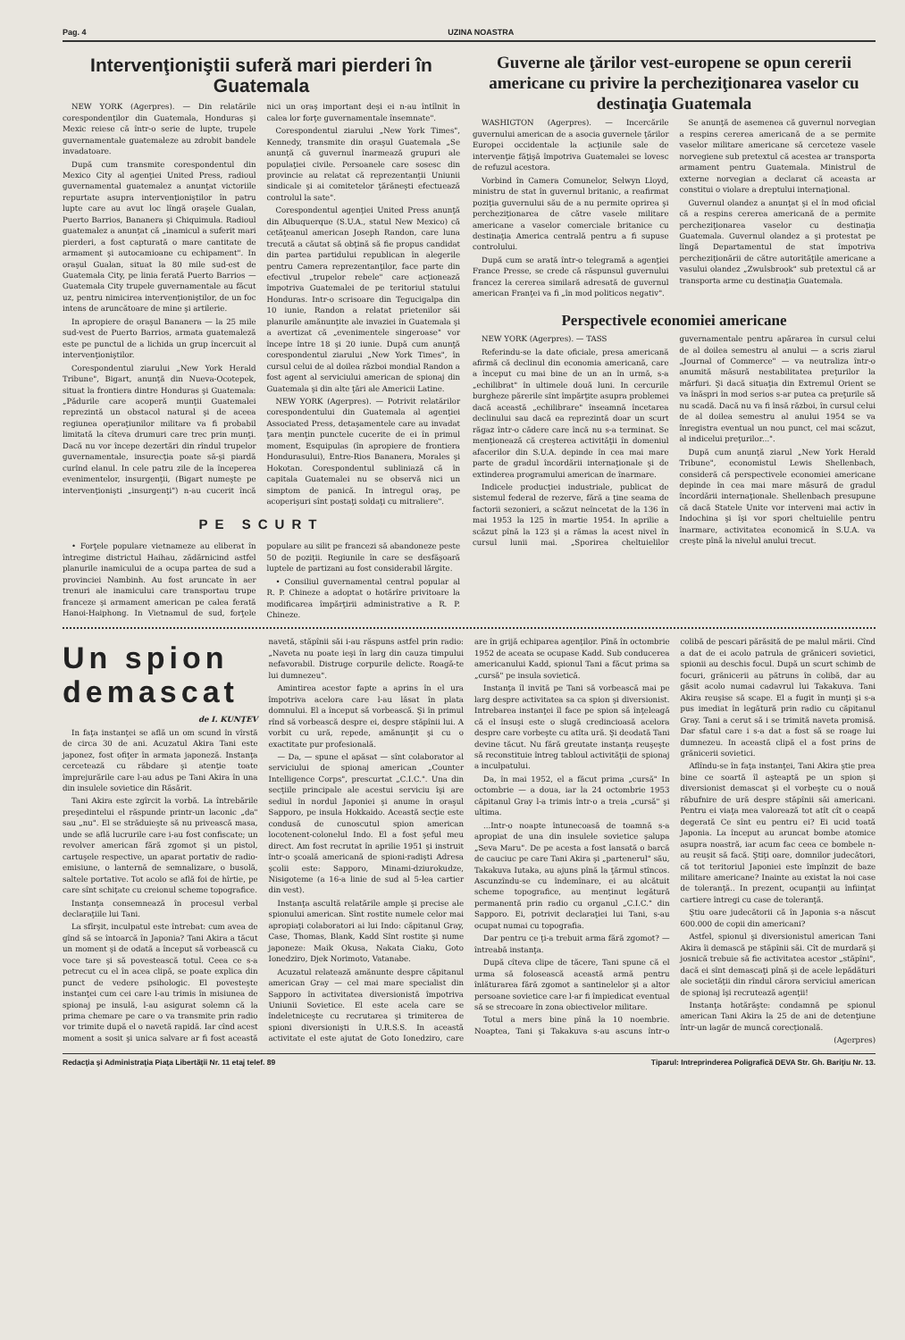Pag. 4 UZINA NOASTRA
Intervenţioniştii suferă mari pierderi în Guatemala
NEW YORK (Agerpres). — Din relatările corespondenţilor din Guatemala, Honduras şi Mexic reiese că într-o serie de lupte, trupele guvernamentale guatemaleze au zdrobit bandele invadatoare.
După cum transmite corespondentul din Mexico City al agenţiei United Press, radioul guvernamental guatemalez a anunţat victoriile repurtate asupra intervenţioniştilor în patru lupte care au avut loc lîngă oraşele Gualan, Puerto Barrios, Bananera şi Chiquimula. Radioul guatemalez a anunţat că „inamicul a suferit mari pierderi, a fost capturată o mare cantitate de armament şi autocamioane cu echipament". In oraşul Gualan, situat la 80 mile sud-est de Guatemala City, pe linia ferată Puerto Barrios — Guatemala City trupele guvernamentale au făcut uz, pentru nimicirea intervenţioniştilor, de un foc intens de aruncătoare de mine şi artilerie.
In apropiere de oraşul Bananera — la 25 mile sud-vest de Puerto Barrios, armata guatemaleză este pe punctul de a lichida un grup încercuit al intervenţioniştilor.
Corespondentul ziarului „New York Herald Tribune", Bigart, anunţă din Nueva-Ocotepek, situat la frontiera dintre Honduras şi Guatemala: „Pădurile care acoperă munţii Guatemalei reprezintă un obstacol natural şi de aceea regiunea operaţiunilor militare va fi probabil limitată la cîteva drumuri care trec prin munţi. Dacă nu vor începe dezertări din rîndul trupelor guvernamentale, insurecţia poate să-şi piardă curînd elanul. In cele patru zile de la începerea evenimentelor, insurgenţii, (Bigart numeşte pe intervenţionişti „insurgenţi") n-au cucerit încă nici un oraş important deşi ei n-au întîlnit în calea lor forţe guvernamentale însemnate".
Corespondentul ziarului „New York Times", Kennedy, transmite din oraşul Guatemala „Se anunţă că guvernul înarmează grupuri ale populaţiei civile. Persoanele care sosesc din provincie au relatat că reprezentanţii Uniunii sindicale şi ai comitetelor ţărăneşti efectuează controlul la sate".
Corespondentul agenţiei United Press anunţă din Albuquerque (S.U.A., statul New Mexico) că cetăţeanul american Joseph Randon, care luna trecută a căutat să obţină să fie propus candidat din partea partidului republican în alegerile pentru Camera reprezentanţilor, face parte din efectivul „trupelor rebele" care acţionează împotriva Guatemalei de pe teritoriul statului Honduras. Intr-o scrisoare din Tegucigalpa din 10 iunie, Randon a relatat prietenilor săi planurile amănunţite ale invaziei în Guatemala şi a avertizat că „evenimentele singeroase" vor începe între 18 şi 20 iunie. După cum anunţă corespondentul ziarului „New York Times", în cursul celui de al doilea război mondial Randon a fost agent al serviciului american de spionaj din Guatemala şi din alte ţări ale Americii Latine.
NEW YORK (Agerpres). — Potrivit relatărilor corespondentului din Guatemala al agenţiei Associated Press, detaşamentele care au invadat ţara menţin punctele cucerite de ei în primul moment, Esquipulas (în apropiere de frontiera Hondurasului), Entre-Rios Bananera, Morales şi Hokotan. Corespondentul subliniază că în capitala Guatemalei nu se observă nici un simptom de panică. In întregul oraş, pe acoperişuri sînt postaţi soldaţi cu mitraliere".
PE SCURT
• Forţele populare vietnameze au eliberat în întregime districtul Haihau, zădărnicind astfel planurile inamicului de a ocupa partea de sud a provinciei Nambinh. Au fost aruncate în aer trenuri ale inamicului care transportau trupe franceze şi armament american pe calea ferată Hanoi-Haiphong. In Vietnamul de sud, forţele populare au silit pe francezi să abandoneze peste 50 de poziţii. Regiunile în care se desfăşoară luptele de partizani au fost considerabil lărgite.
• Consiliul guvernamental central popular al R. P. Chineze a adoptat o hotărîre privitoare la modificarea împărţirii administrative a R. P. Chineze.
Guverne ale ţărilor vest-europene se opun cererii americane cu privire la percheziţionarea vaselor cu destinaţia Guatemala
WASHIGTON (Agerpres). — Incercările guvernului american de a asocia guvernele ţărilor Europei occidentale la acţiunile sale de intervenţie făţişă împotriva Guatemalei se lovesc de refuzul acestora.
Vorbind în Camera Comunelor, Selwyn Lloyd, ministru de stat în guvernul britanic, a reafirmat poziţia guvernului său de a nu permite oprirea şi percheziţionarea de către vasele militare americane a vaselor comerciale britanice cu destinaţia America centrală pentru a fi supuse controlului.
După cum se arată într-o telegramă a agenţiei France Presse, se crede că răspunsul guvernului francez la cererea similară adresată de guvernul american Franţei va fi „în mod politicos negativ".
Se anunţă de asemenea că guvernul norvegian a respins cererea americană de a se permite vaselor militare americane să cerceteze vasele norvegiene sub pretextul că acestea ar transporta armament pentru Guatemala. Ministrul de externe norvegian a declarat că aceasta ar constitui o violare a dreptului internaţional.
Guvernul olandez a anunţat şi el în mod oficial că a respins cererea americană de a permite percheziţionarea vaselor cu destinaţia Guatemala. Guvernul olandez a şi protestat pe lîngă Departamentul de stat împotriva percheziţionării de către autorităţile americane a vasului olandez „Zwulsbrook" sub pretextul că ar transporta arme cu destinaţia Guatemala.
Perspectivele economiei americane
NEW YORK (Agerpres). — TASS
Referindu-se la date oficiale, presa americană afirmă că declinul din economia americană, care a început cu mai bine de un an în urmă, s-a „echilibrat" în ultimele două luni. In cercurile burgheze părerile sînt împărţite asupra problemei dacă această „echilibrare" înseamnă încetarea declinului sau dacă ea reprezintă doar un scurt răgaz într-o cădere care încă nu s-a terminat. Se menţionează că creşterea activităţii în domeniul afacerilor din S.U.A. depinde în cea mai mare parte de gradul încordării internaţionale şi de extinderea programului american de înarmare.
Indicele producţiei industriale, publicat de sistemul federal de rezerve, fără a ţine seama de factorii sezonieri, a scăzut neîncetat de la 136 în mai 1953 la 125 în martie 1954. In aprilie a scăzut pînă la 123 şi a rămas la acest nivel în cursul lunii mai. „Sporirea cheltuielilor guvernamentale pentru apărarea în cursul celui de al doilea semestru al anului — a scris ziarul „Journal of Commerce" — va neutraliza într-o anumită măsură nestabilitatea preţurilor la mărfuri. Şi dacă situaţia din Extremul Orient se va înăspri în mod serios s-ar putea ca preţurile să nu scadă. Dacă nu va fi însă război, în cursul celui de al doilea semestru al anului 1954 se va înregistra eventual un nou punct, cel mai scăzut, al indicelui preţurilor...".
După cum anunţă ziarul „New York Herald Tribune", economistul Lewis Shellenbach, consideră că perspectivele economiei americane depinde în cea mai mare măsură de gradul încordării internaţionale. Shellenbach presupune că dacă Statele Unite vor interveni mai activ în Indochina şi îşi vor spori cheltuielile pentru înarmare, activitatea economică în S.U.A. va creşte pînă la nivelul anului trecut.
Un spion demascat
de I. KUNŢEV
In faţa instanţei se află un om scund în vîrstă de circa 30 de ani. Acuzatul Akira Tani este japonez, fost ofiţer în armata japoneză. Instanţa cercetează cu răbdare şi atenţie toate împrejurările care l-au adus pe Tani Akira în una din insulele sovietice din Răsărit.
Tani Akira este zgîrcit la vorbă. La întrebările preşedintelui el răspunde printr-un laconic „da" sau „nu". El se străduieşte să nu privească masa, unde se află lucrurile care i-au fost confiscate; un revolver american fără zgomot şi un pistol, cartuşele respective, un aparat portativ de radio-emisiune, o lanternă de semnalizare, o busolă, saltele portative. Tot acolo se află foi de hîrtie, pe care sînt schiţate cu creionul scheme topografice.
Instanţa consemnează în procesul verbal declaraţiile lui Tani.
La sfîrşit, inculpatul este întrebat: cum avea de gînd să se întoarcă în Japonia? Tani Akira a tăcut un moment şi de odată a început să vorbească cu voce tare şi să povestească totul. Ceea ce s-a petrecut cu el în acea clipă, se poate explica din punct de vedere psihologic. El povesteşte instanţei cum cei care l-au trimis în misiunea de spionaj pe insulă, l-au asigurat solemn că la prima chemare pe care o va transmite prin radio vor trimite după el o navetă rapidă. Iar cînd acest moment a sosit şi unica salvare ar fi fost această navetă, stăpînii săi i-au răspuns astfel prin radio: „Naveta nu poate ieşi în larg din cauza timpului nefavorabil. Distruge corpurile delicte. Roagă-te lui dumnezeu".
Amintirea acestor fapte a aprins în el ura împotriva acelora care l-au lăsat în plata domnului. El a început să vorbească. Şi în primul rînd să vorbească despre ei, despre stăpînii lui. A vorbit cu ură, repede, amănunţit şi cu o exactitate pur profesională.
— Da, — spune el apăsat — sînt colaborator al serviciului de spionaj american „Counter Intelligence Corps", prescurtat „C.I.C.". Una din secţiile principale ale acestui serviciu îşi are sediul în nordul Japoniei şi anume în oraşul Sapporo, pe insula Hokkaido. Această secţie este condusă de cunoscutul spion american locotenent-colonelul Indo. El a fost şeful meu direct. Am fost recrutat în aprilie 1951 şi instruit într-o şcoală americană de spioni-radişti Adresa şcolii este: Sapporo, Minami-dziurokudze, Nisigoteme (a 16-a linie de sud al 5-lea cartier din vest).
Instanţa ascultă relatările ample şi precise ale spionului american. Sînt rostite numele celor mai apropiaţi colaboratori ai lui Indo: căpitanul Gray, Case, Thomas, Blank, Kadd Sînt rostite şi nume japoneze: Maik Okusa, Nakata Ciaku, Goto Ionedziro, Djek Norimoto, Vatanabe.
Acuzatul relatează amănunte despre căpitanul american Gray — cel mai mare specialist din Sapporo în activitatea diversionistă împotriva Uniunii Sovietice. El este acela care se îndeletniceşte cu recrutarea şi trimiterea de spioni diversionişti în U.R.S.S. In această activitate el este ajutat de Goto Ionedziro, care are în grijă echiparea agenţilor. Pînă în octombrie 1952 de aceata se ocupase Kadd. Sub conducerea americanului Kadd, spionul Tani a făcut prima sa „cursă" pe insula sovietică.
Instanţa îl invită pe Tani să vorbească mai pe larg despre activitatea sa ca spion şi diversionist. Intrebarea instanţei îl face pe spion să înţeleagă că el însuşi este o slugă credincioasă acelora despre care vorbeşte cu atîta ură. Şi deodată Tani devine tăcut. Nu fără greutate instanţa reuşeşte să reconstituie întreg tabloul activităţii de spionaj a inculpatului.
Da, în mai 1952, el a făcut prima „cursă" In octombrie — a doua, iar la 24 octombrie 1953 căpitanul Gray l-a trimis într-o a treia „cursă" şi ultima.
...Intr-o noapte întunecoasă de toamnă s-a apropiat de una din insulele sovietice şalupa „Seva Maru". De pe acesta a fost lansată o barcă de cauciuc pe care Tani Akira şi „partenerul" său, Takakuva Iutaka, au ajuns pînă la ţărmul stîncos. Ascunzîndu-se cu îndemînare, ei au alcătuit scheme topografice, au menţinut legătură permanentă prin radio cu organul „C.I.C." din Sapporo. Ei, potrivit declaraţiei lui Tani, s-au ocupat numai cu topografia.
Dar pentru ce ţi-a trebuit arma fără zgomot? — întreabă instanţa.
După cîteva clipe de tăcere, Tani spune că el urma să folosească această armă pentru înlăturarea fără zgomot a santinelelor şi a altor persoane sovietice care l-ar fi împiedicat eventual să se strecoare în zona obiectivelor militare.
Totul a mers bine pînă la 10 noembrie. Noaptea, Tani şi Takakuva s-au ascuns într-o colibă de pescari părăsită de pe malul mării. Cînd a dat de ei acolo patrula de grăniceri sovietici, spionii au deschis focul. După un scurt schimb de focuri, grănicerii au pătruns în colibă, dar au găsit acolo numai cadavrul lui Takakuva. Tani Akira reuşise să scape. El a fugit în munţi şi s-a pus imediat în legătură prin radio cu căpitanul Gray. Tani a cerut să i se trimită naveta promisă. Dar sfatul care i s-a dat a fost să se roage lui dumnezeu. In această clipă el a fost prins de grănicerii sovietici.
Aflîndu-se în faţa instanţei, Tani Akira ştie prea bine ce soartă îl aşteaptă pe un spion şi diversionist demascat şi el vorbeşte cu o nouă răbufnire de ură despre stăpînii săi americani. Pentru ei viaţa mea valorează tot atît cît o ceapă degerată Ce sînt eu pentru ei? Ei ucid toată Japonia. La început au aruncat bombe atomice asupra noastră, iar acum fac ceea ce bombele n-au reuşit să facă. Ştiţi oare, domnilor judecători, că tot teritoriul Japoniei este împînzit de baze militare americane? Inainte au existat la noi case de toleranţă.. In prezent, ocupanţii au înfiinţat cartiere întregi cu case de toleranţă.
Ştiu oare judecătorii că în Japonia s-a născut 600.000 de copii din americani?
Astfel, spionul şi diversionistul american Tani Akira îi demască pe stăpînii săi. Cît de murdară şi josnică trebuie să fie activitatea acestor „stăpîni", dacă ei sînt demascaţi pînă şi de acele lepădături ale societăţii din rîndul cărora serviciul american de spionaj îşi recrutează agenţii!
Instanţa hotărăşte: condamnă pe spionul american Tani Akira la 25 de ani de detenţiune într-un lagăr de muncă corecţională.
(Agerpres)
Redacţia şi Administraţia Piaţa Libertăţii Nr. 11 etaj telef. 89 Tiparul: Intreprinderea Poligrafică DEVA Str. Gh. Bariţiu Nr. 13.